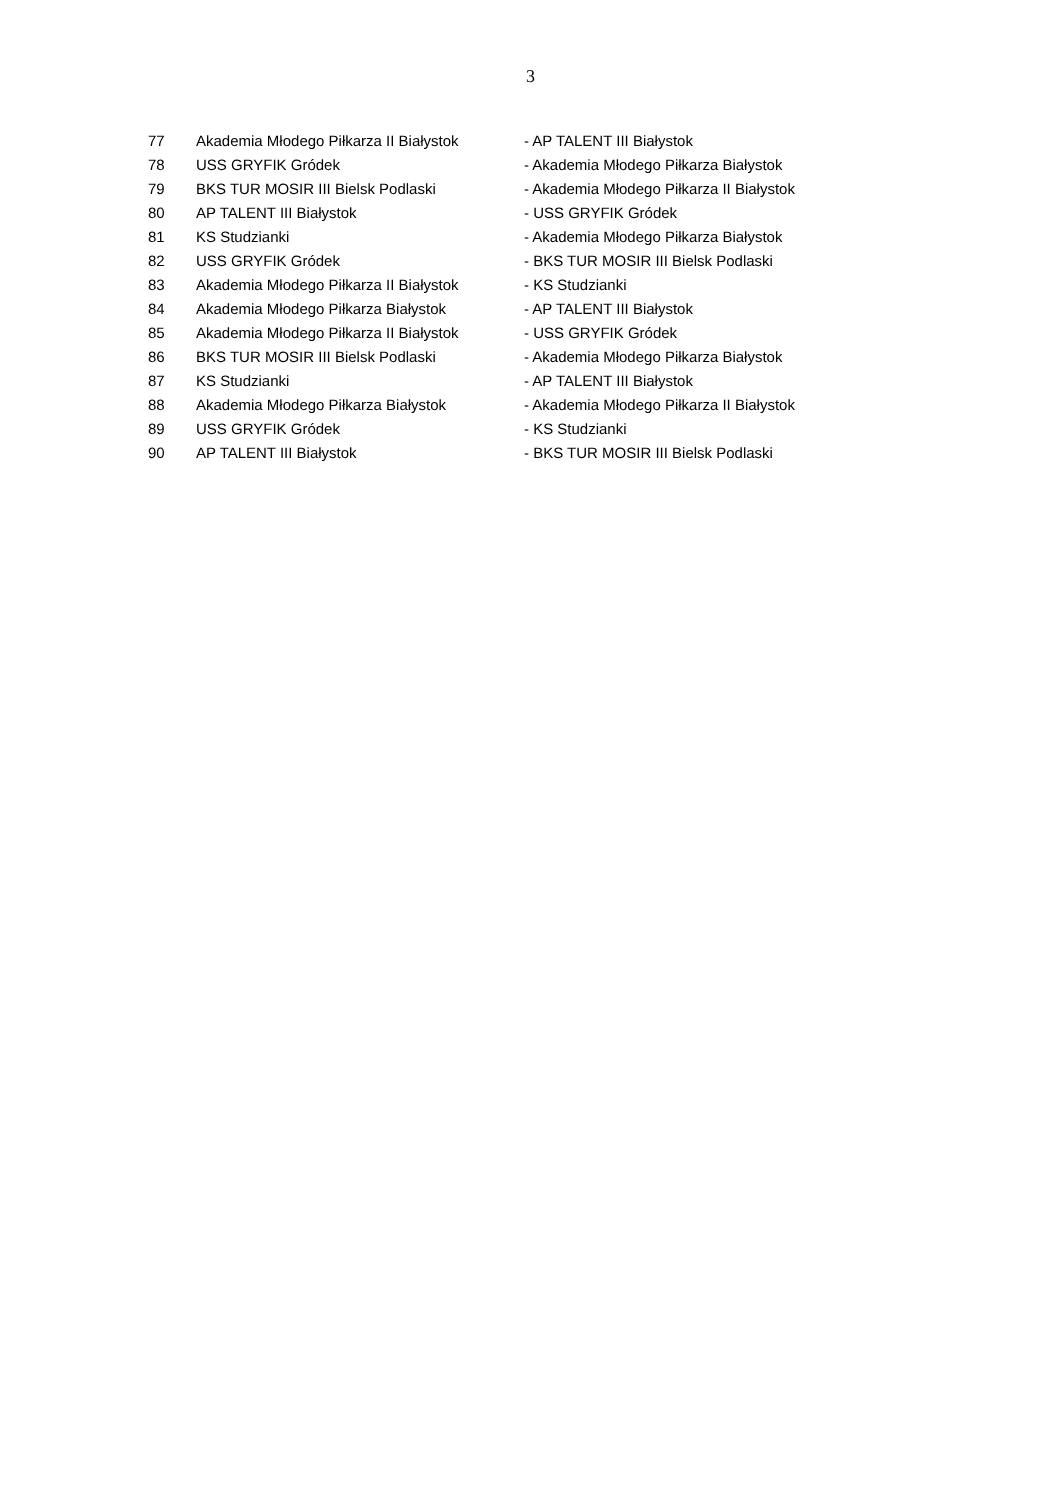3
| 77 | Akademia Młodego Piłkarza II Białystok | - AP TALENT III Białystok |
| 78 | USS GRYFIK Gródek | - Akademia Młodego Piłkarza Białystok |
| 79 | BKS TUR MOSIR III Bielsk Podlaski | - Akademia Młodego Piłkarza II Białystok |
| 80 | AP TALENT III Białystok | - USS GRYFIK Gródek |
| 81 | KS Studzianki | - Akademia Młodego Piłkarza Białystok |
| 82 | USS GRYFIK Gródek | - BKS TUR MOSIR III Bielsk Podlaski |
| 83 | Akademia Młodego Piłkarza II Białystok | - KS Studzianki |
| 84 | Akademia Młodego Piłkarza Białystok | - AP TALENT III Białystok |
| 85 | Akademia Młodego Piłkarza II Białystok | - USS GRYFIK Gródek |
| 86 | BKS TUR MOSIR III Bielsk Podlaski | - Akademia Młodego Piłkarza Białystok |
| 87 | KS Studzianki | - AP TALENT III Białystok |
| 88 | Akademia Młodego Piłkarza Białystok | - Akademia Młodego Piłkarza II Białystok |
| 89 | USS GRYFIK Gródek | - KS Studzianki |
| 90 | AP TALENT III Białystok | - BKS TUR MOSIR III Bielsk Podlaski |